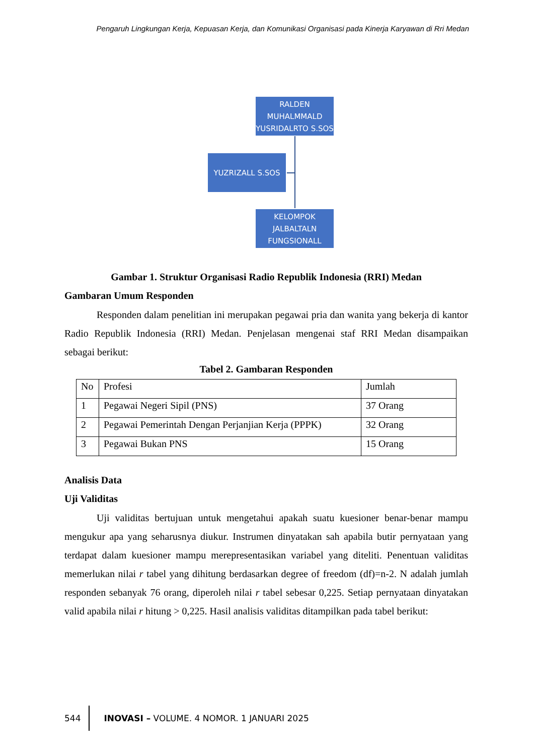Pengaruh Lingkungan Kerja, Kepuasan Kerja, dan Komunikasi Organisasi pada Kinerja Karyawan di Rri Medan
RALDEN MUHALMMALD YUSRIDALRTO S.SOS
YUZRIZALL S.SOS
KELOMPOK JALBALTALN FUNGSIONALL
Gambar 1. Struktur Organisasi Radio Republik Indonesia (RRI) Medan
Gambaran Umum Responden
Responden dalam penelitian ini merupakan pegawai pria dan wanita yang bekerja di kantor Radio Republik Indonesia (RRI) Medan. Penjelasan mengenai staf RRI Medan disampaikan sebagai berikut:
Tabel 2. Gambaran Responden
| No | Profesi | Jumlah |
| 1 | Pegawai Negeri Sipil (PNS) | 37 Orang |
| 2 | Pegawai Pemerintah Dengan Perjanjian Kerja (PPPK) | 32 Orang |
| 3 | Pegawai Bukan PNS | 15 Orang |
Analisis Data
Uji Validitas
Uji validitas bertujuan untuk mengetahui apakah suatu kuesioner benar-benar mampu mengukur apa yang seharusnya diukur. Instrumen dinyatakan sah apabila butir pernyataan yang terdapat dalam kuesioner mampu merepresentasikan variabel yang diteliti. Penentuan validitas memerlukan nilai r tabel yang dihitung berdasarkan degree of freedom (df)=n-2. N adalah jumlah responden sebanyak 76 orang, diperoleh nilai r tabel sebesar 0,225. Setiap pernyataan dinyatakan valid apabila nilai r hitung > 0,225. Hasil analisis validitas ditampilkan pada tabel berikut:
544
INOVASI – VOLUME. 4 NOMOR. 1 JANUARI 2025